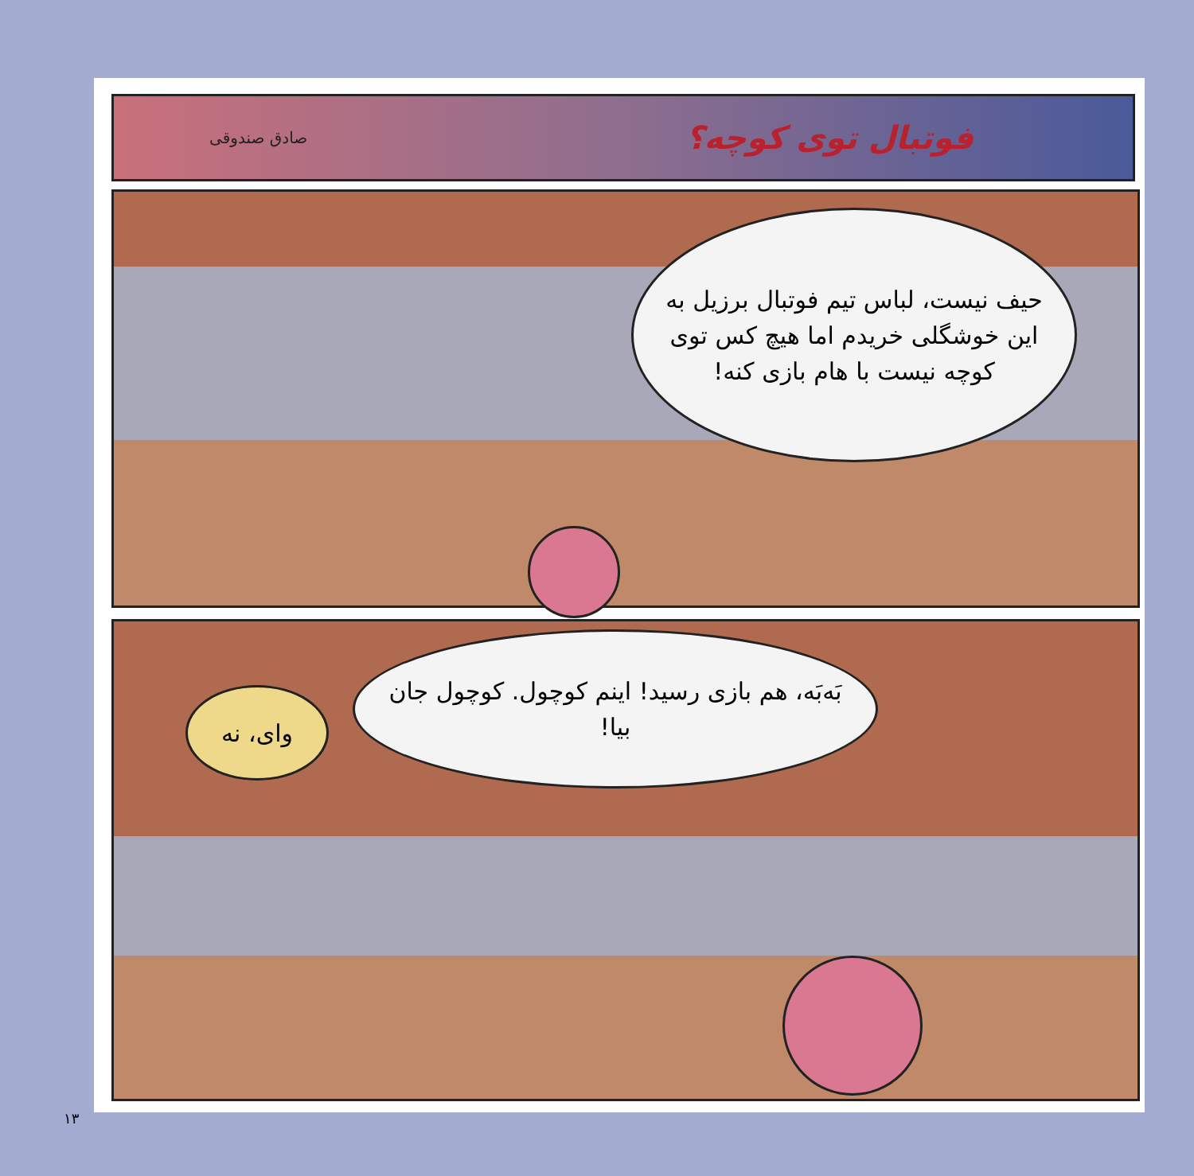فوتبال توی کوچه؟
صادق صندوقی
حیف نیست، لباس تیم فوتبال برزیل به این خوشگلی خریدم اما هیچ کس توی کوچه نیست با هام بازی کنه!
بَه‌بَه، هم بازی رسید! اینم کوچول. کوچول جان بیا!
وای، نه
۱۳